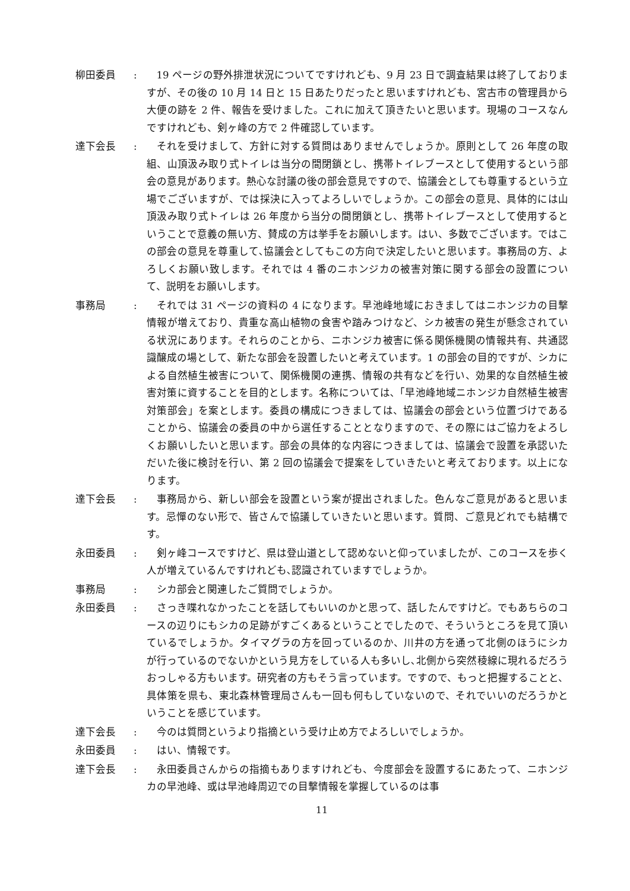柳田委員 : 19 ページの野外排泄状況についてですけれども、9 月 23 日で調査結果は終了しておりますが、その後の 10 月 14 日と 15 日あたりだったと思いますけれども、宮古市の管理員から大便の跡を 2 件、報告を受けました。これに加えて頂きたいと思います。現場のコースなんですけれども、剣ヶ峰の方で 2 件確認しています。
達下会長 : それを受けまして、方針に対する質問はありませんでしょうか。原則として 26 年度の取組、山頂汲み取り式トイレは当分の間閉鎖とし、携帯トイレブースとして使用するという部会の意見があります。熱心な討議の後の部会意見ですので、協議会としても尊重するという立場でございますが、では採決に入ってよろしいでしょうか。この部会の意見、具体的には山頂汲み取り式トイレは 26 年度から当分の間閉鎖とし、携帯トイレブースとして使用するということで意義の無い方、賛成の方は挙手をお願いします。はい、多数でございます。ではこの部会の意見を尊重して､協議会としてもこの方向で決定したいと思います。事務局の方、よろしくお願い致します。それでは 4 番のニホンジカの被害対策に関する部会の設置について、説明をお願いします。
事務局 : それでは 31 ページの資料の 4 になります。早池峰地域におきましてはニホンジカの目撃情報が増えており、貴重な高山植物の食害や踏みつけなど、シカ被害の発生が懸念されている状況にあります。それらのことから、ニホンジカ被害に係る関係機関の情報共有、共通認識醸成の場として、新たな部会を設置したいと考えています。1 の部会の目的ですが、シカによる自然植生被害について、関係機関の連携、情報の共有などを行い、効果的な自然植生被害対策に資することを目的とします。名称については､「早池峰地域ニホンジカ自然植生被害対策部会」を案とします。委員の構成につきましては、協議会の部会という位置づけであることから、協議会の委員の中から選任することとなりますので、その際にはご協力をよろしくお願いしたいと思います。部会の具体的な内容につきましては、協議会で設置を承認いただいた後に検討を行い、第 2 回の協議会で提案をしていきたいと考えております。以上になります。
達下会長 : 事務局から、新しい部会を設置という案が提出されました。色んなご意見があると思います。忌憚のない形で、皆さんで協議していきたいと思います。質問、ご意見どれでも結構です。
永田委員 : 剣ヶ峰コースですけど、県は登山道として認めないと仰っていましたが、このコースを歩く人が増えているんですけれども､認識されていますでしょうか。
事務局 : シカ部会と関連したご質問でしょうか。
永田委員 : さっき喋れなかったことを話してもいいのかと思って、話したんですけど。でもあちらのコースの辺りにもシカの足跡がすごくあるということでしたので、そういうところを見て頂いているでしょうか。タイマグラの方を回っているのか、川井の方を通って北側のほうにシカが行っているのでないかという見方をしている人も多いし､北側から突然稜線に現れるだろうおっしゃる方もいます。研究者の方もそう言っています。ですので、もっと把握することと、具体策を県も、東北森林管理局さんも一回も何もしていないので、それでいいのだろうかということを感じています。
達下会長 : 今のは質問というより指摘という受け止め方でよろしいでしょうか。
永田委員 : はい、情報です。
達下会長 : 永田委員さんからの指摘もありますけれども、今度部会を設置するにあたって、ニホンジカの早池峰、或は早池峰周辺での目撃情報を掌握しているのは事
11